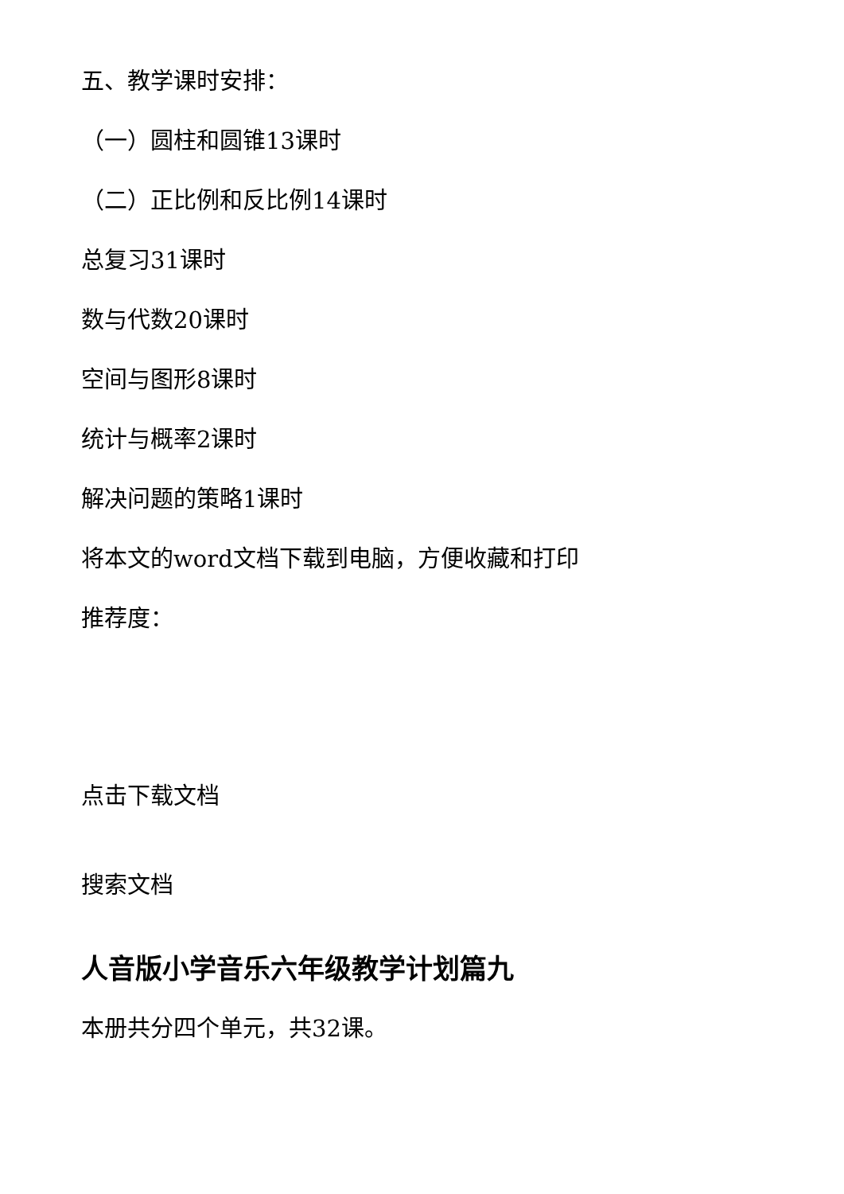五、教学课时安排：
（一）圆柱和圆锥13课时
（二）正比例和反比例14课时
总复习31课时
数与代数20课时
空间与图形8课时
统计与概率2课时
解决问题的策略1课时
将本文的word文档下载到电脑，方便收藏和打印
推荐度：
点击下载文档
搜索文档
人音版小学音乐六年级教学计划篇九
本册共分四个单元，共32课。